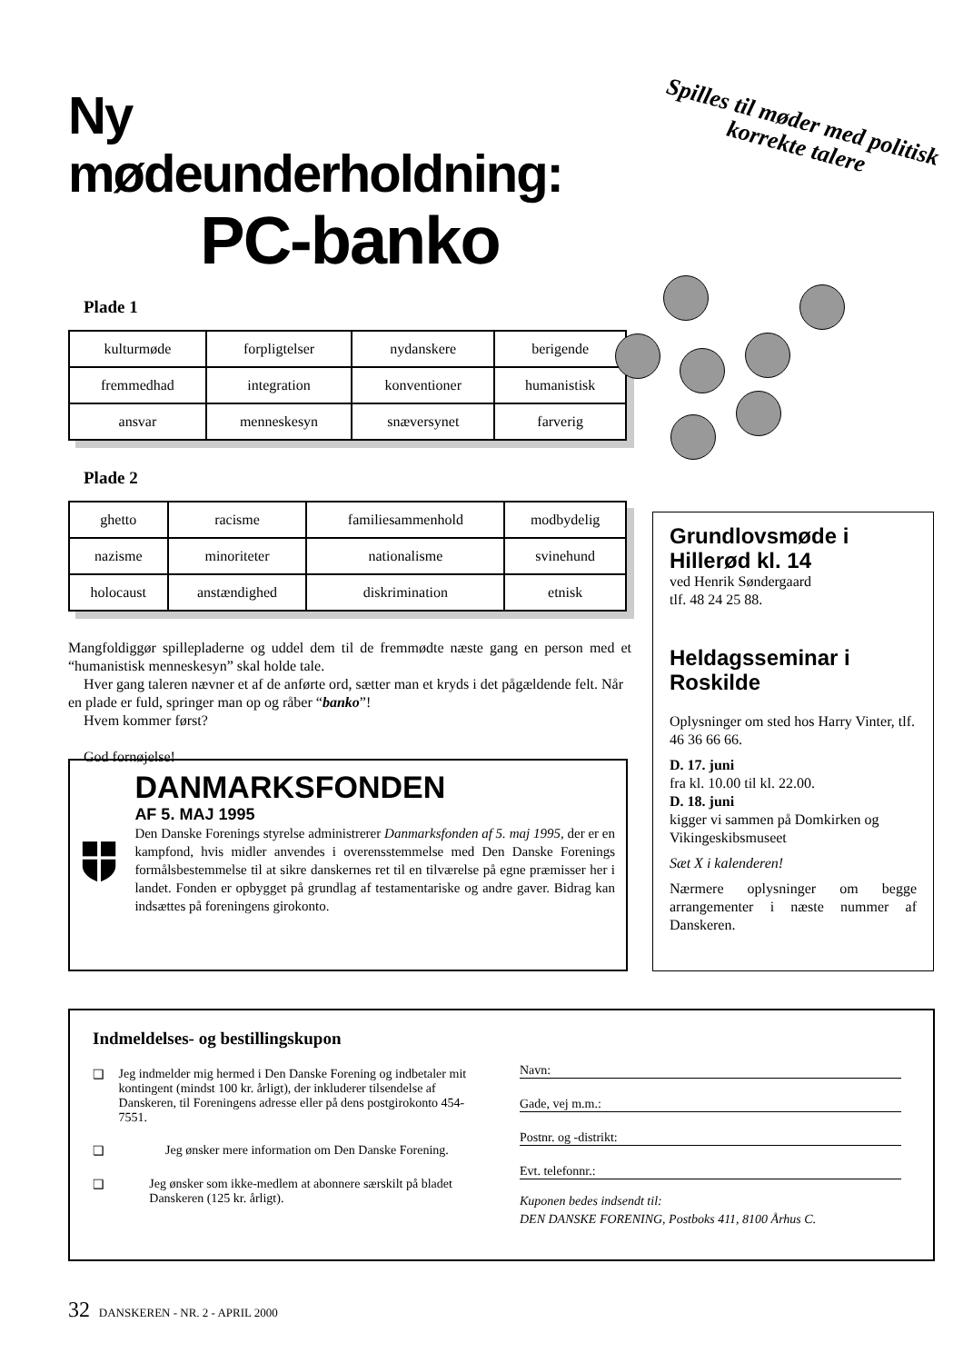Ny mødeunderholdning:
PC-banko
Plade 1
| kulturmøde | forpligtelser | nydanskere | berigende |
| fremmedhad | integration | konventioner | humanistisk |
| ansvar | menneskesyn | snæversynet | farverig |
Plade 2
| ghetto | racisme | familiesammenhold | modbydelig |
| nazisme | minoriteter | nationalisme | svinehund |
| holocaust | anstændighed | diskrimination | etnisk |
Mangfoldiggør spillepladerne og uddel dem til de fremmødte næste gang en person med et “humanistisk menneskesyn” skal holde tale.
Hver gang taleren nævner et af de anførte ord, sætter man et kryds i det pågældende felt. Når en plade er fuld, springer man op og råber “banko”!
Hvem kommer først?
God fornøjelse!
Spilles til møder med politisk korrekte talere
Grundlovsmøde i Hillerød kl. 14
ved Henrik Søndergaard
tlf. 48 24 25 88.
Heldagsseminar i Roskilde
Oplysninger om sted hos Harry Vinter, tlf. 46 36 66 66.
D. 17. juni
fra kl. 10.00 til kl. 22.00.
D. 18. juni
kigger vi sammen på Domkirken og Vikingeskibsmuseet
Sæt X i kalenderen!
Nærmere oplysninger om begge arrangementer i næste nummer af Danskeren.
DANMARKSFONDEN
AF 5. MAJ 1995
Den Danske Forenings styrelse administrerer Danmarks­fonden af 5. maj 1995, der er en kampfond, hvis midler anvendes i overensstemmelse med Den Danske Fore­nings formålsbestemmelse til at sikre danskernes ret til en tilværelse på egne præmisser her i landet. Fonden er opbygget på grundlag af testamentariske og andre gaver. Bidrag kan indsættes på foreningens girokonto.
Indmeldelses- og bestillingskupon
❑ Jeg indmelder mig hermed i Den Danske Forening og indbetaler mit kontingent (mindst 100 kr. årligt), der inkluderer tilsendelse af Danskeren, til Foreningens adresse eller på dens postgirokonto 454-7551.
❑ Jeg ønsker mere information om Den Danske Forening.
❑ Jeg ønsker som ikke-medlem at abonnere særskilt på bladet Danskeren (125 kr. årligt).
Navn:
Gade, vej m.m.:
Postnr. og -distrikt:
Evt. telefonnr.:
Kuponen bedes indsendt til:
DEN DANSKE FORENING, Postboks 411, 8100 Århus C.
32 DANSKEREN - NR. 2 - APRIL 2000